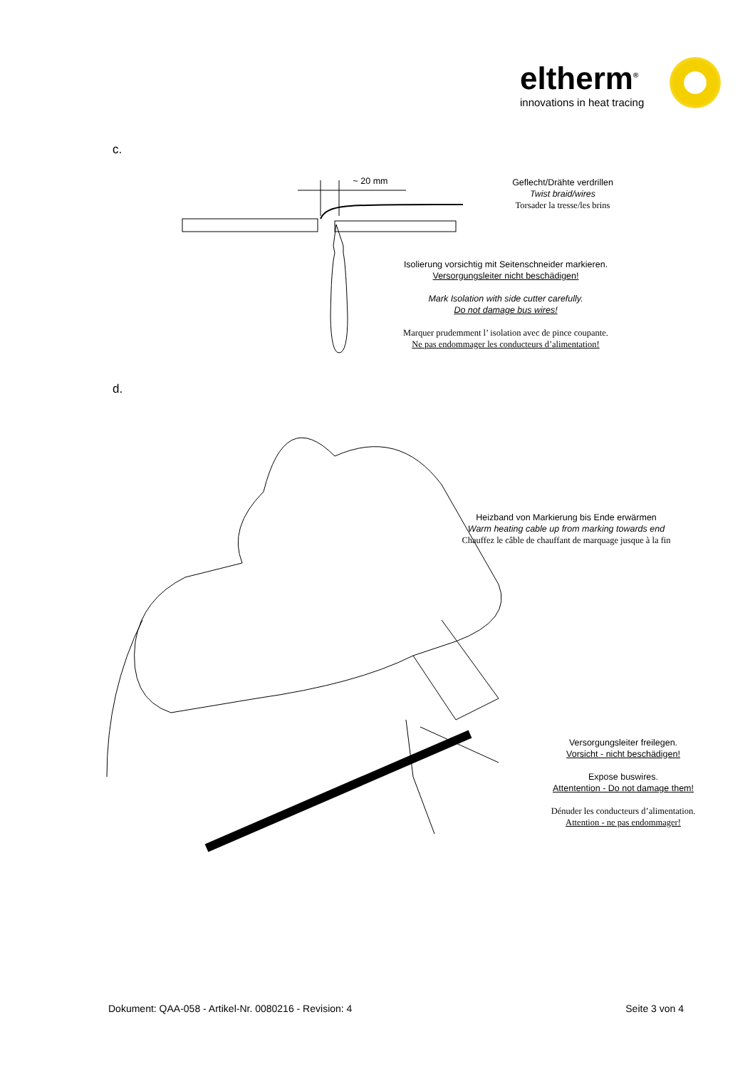eltherm<sup>®</sup>
innovations in heat tracing
c.
~ 20 mm
Geflecht/Drähte verdrillen
Twist braid/wires
Torsader la tresse/les brins
Isolierung vorsichtig mit Seitenschneider markieren.
Versorgungsleiter nicht beschädigen!
Mark Isolation with side cutter carefully.
Do not damage bus wires!
Marquer prudemment l’ isolation avec de pince coupante.
Ne pas endommager les conducteurs d’alimentation!
d.
Heizband von Markierung bis Ende erwärmen
Warm heating cable up from marking towards end
Chauffez le câble de chauffant de marquage jusque à la fin
Versorgungsleiter freilegen.
Vorsicht - nicht beschädigen!
Expose buswires.
Attentention - Do not damage them!
Dénuder les conducteurs d’alimentation.
Attention - ne pas endommager!
Dokument: QAA-058 - Artikel-Nr. 0080216 - Revision: 4 Seite 3 von 4